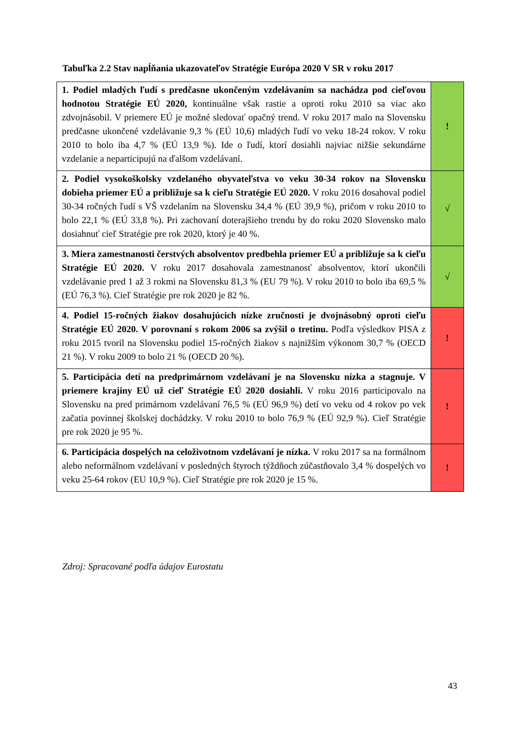Tabuľka 2.2 Stav napĺňania ukazovateľov Stratégie Európa 2020 V SR v roku 2017
| 1. Podiel mladých ľudí s predčasne ukončeným vzdelávaním sa nachádza pod cieľovou hodnotou Stratégie EÚ 2020, kontinuálne však rastie a oproti roku 2010 sa viac ako zdvojnásobil. V priemere EÚ je možné sledovať opačný trend. V roku 2017 malo na Slovensku predčasne ukončené vzdelávanie 9,3 % (EÚ 10,6) mladých ľudí vo veku 18-24 rokov. V roku 2010 to bolo iba 4,7 % (EÚ 13,9 %). Ide o ľudí, ktorí dosiahli najviac nižšie sekundárne vzdelanie a neparticipujú na ďalšom vzdelávaní. | ! |
| 2. Podiel vysokoškolsky vzdelaného obyvateľstva vo veku 30-34 rokov na Slovensku dobieha priemer EÚ a približuje sa k cieľu Stratégie EÚ 2020. V roku 2016 dosahoval podiel 30-34 ročných ľudí s VŠ vzdelaním na Slovensku 34,4 % (EÚ 39,9 %), pričom v roku 2010 to bolo 22,1 % (EÚ 33,8 %). Pri zachovaní doterajšieho trendu by do roku 2020 Slovensko malo dosiahnuť cieľ Stratégie pre rok 2020, ktorý je 40 %. | √ |
| 3. Miera zamestnanosti čerstvých absolventov predbehla priemer EÚ a približuje sa k cieľu Stratégie EÚ 2020. V roku 2017 dosahovala zamestnanosť absolventov, ktorí ukončili vzdelávanie pred 1 až 3 rokmi na Slovensku 81,3 % (EU 79 %). V roku 2010 to bolo iba 69,5 % (EÚ 76,3 %). Cieľ Stratégie pre rok 2020 je 82 %. | √ |
| 4. Podiel 15-ročných žiakov dosahujúcich nízke zručnosti je dvojnásobný oproti cieľu Stratégie EÚ 2020. V porovnaní s rokom 2006 sa zvýšil o tretinu. Podľa výsledkov PISA z roku 2015 tvoril na Slovensku podiel 15-ročných žiakov s najnižším výkonom 30,7 % (OECD 21 %). V roku 2009 to bolo 21 % (OECD 20 %). | ! |
| 5. Participácia detí na predprimárnom vzdelávaní je na Slovensku nízka a stagnuje. V priemere krajiny EÚ už cieľ Stratégie EÚ 2020 dosiahli. V roku 2016 participovalo na Slovensku na pred primárnom vzdelávaní 76,5 % (EÚ 96,9 %) detí vo veku od 4 rokov po vek začatia povinnej školskej dochádzky. V roku 2010 to bolo 76,9 % (EÚ 92,9 %). Cieľ Stratégie pre rok 2020 je 95 %. | ! |
| 6. Participácia dospelých na celoživotnom vzdelávaní je nízka. V roku 2017 sa na formálnom alebo neformálnom vzdelávaní v posledných štyroch týždňoch zúčastňovalo 3,4 % dospelých vo veku 25-64 rokov (EU 10,9 %). Cieľ Stratégie pre rok 2020 je 15 %. | ! |
Zdroj: Spracované podľa údajov Eurostatu
43